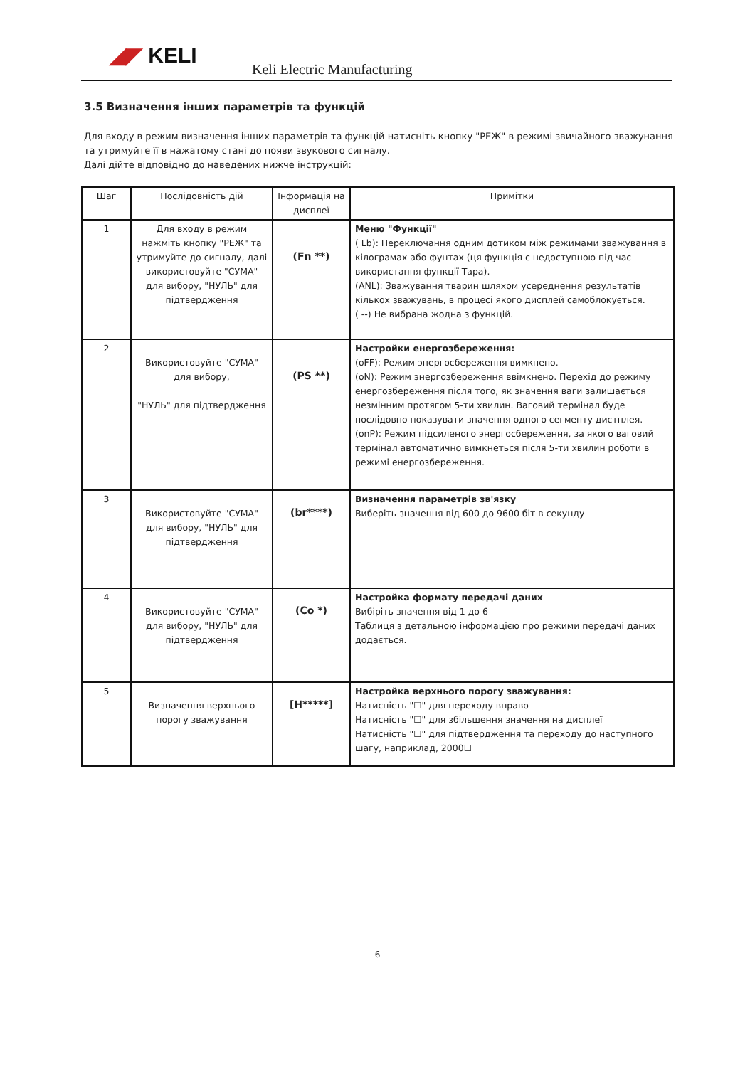◢◤ KELI
Keli Electric Manufacturing
3.5 Визначення інших параметрів та функцій
Для входу в режим визначення інших параметрів та функцій натисніть кнопку "РЕЖ" в режимі звичайного зважунання та утримуйте її в нажатому стані до появи звукового сигналу.
Далі дійте відповідно до наведених нижче інструкцій:
| Шаг | Послідовність дій | Інформація на дисплеї | Примітки |
| --- | --- | --- | --- |
| 1 | Для входу в режим нажміть кнопку "РЕЖ" та утримуйте до сигналу, далі використовуйте "СУМА" для вибору, "НУЛЬ" для підтвердження | (Fn **) | Меню "Функції" ( Lb): Переключання одним дотиком між режимами зважування в кілограмах або фунтах (ця функція є недоступною під час використання функції Тара). (ANL): Зважування тварин шляхом усереднення результатів кількох зважувань, в процесі якого дисплей самоблокується. ( --) Не вибрана жодна з функцій. |
| 2 | Використовуйте "СУМА" для вибору, "НУЛЬ" для підтвердження | (PS **) | Настройки енергозбереження: (oFF): Режим энергосбереження вимкнено. (oN): Режим энергозбереження ввімкнено. Перехід до режиму енергозбереження після того, як значення ваги залишається незмінним протягом 5-ти хвилин. Ваговий термінал буде послідовно показувати значення одного сегменту дистплея. (onP): Режим підсиленого энергосбереження, за якого ваговий термінал автоматично вимкнеться після 5-ти хвилин роботи в режимі енергозбереження. |
| 3 | Використовуйте "СУМА" для вибору, "НУЛЬ" для підтвердження | (br****) | Визначення параметрів зв'язку Виберіть значення від 600 до 9600 біт в секунду |
| 4 | Використовуйте "СУМА" для вибору, "НУЛЬ" для підтвердження | (Co *) | Настройка формату передачі даних Вибіріть значення від 1 до 6 Таблиця з детальною інформацією про режими передачі даних додається. |
| 5 | Визначення верхнього порогу зважування | [H*****] | Настройка верхнього порогу зважування: Натисність "☐" для переходу вправо Натисність "☐" для збільшення значення на дисплеї Натисність "☐" для підтвердження та переходу до наступного шагу, наприклад, 2000☐ |
6